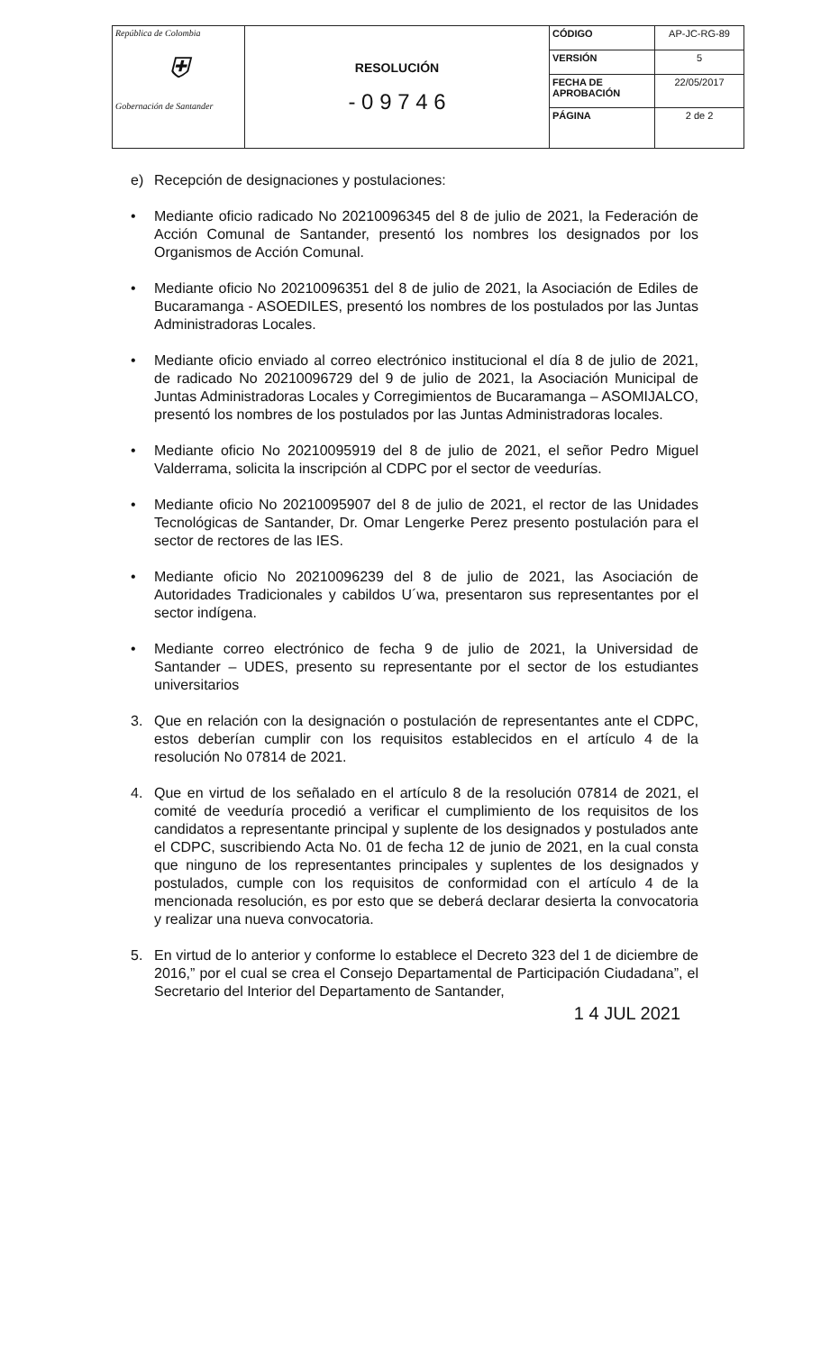| República de Colombia ⛨ Gobernación de Santander | RESOLUCIÓN - 0 9 7 4 6 | CÓDIGO | AP-JC-RG-89 |
| | | VERSIÓN | 5 |
| | | FECHA DE APROBACIÓN | 22/05/2017 |
| | | PÁGINA | 2 de 2 |
e) Recepción de designaciones y postulaciones:
• Mediante oficio radicado No 20210096345 del 8 de julio de 2021, la Federación de Acción Comunal de Santander, presentó los nombres los designados por los Organismos de Acción Comunal.
• Mediante oficio No 20210096351 del 8 de julio de 2021, la Asociación de Ediles de Bucaramanga - ASOEDILES, presentó los nombres de los postulados por las Juntas Administradoras Locales.
• Mediante oficio enviado al correo electrónico institucional el día 8 de julio de 2021, de radicado No 20210096729 del 9 de julio de 2021, la Asociación Municipal de Juntas Administradoras Locales y Corregimientos de Bucaramanga – ASOMIJALCO, presentó los nombres de los postulados por las Juntas Administradoras locales.
• Mediante oficio No 20210095919 del 8 de julio de 2021, el señor Pedro Miguel Valderrama, solicita la inscripción al CDPC por el sector de veedurías.
• Mediante oficio No 20210095907 del 8 de julio de 2021, el rector de las Unidades Tecnológicas de Santander, Dr. Omar Lengerke Perez presento postulación para el sector de rectores de las IES.
• Mediante oficio No 20210096239 del 8 de julio de 2021, las Asociación de Autoridades Tradicionales y cabildos U´wa, presentaron sus representantes por el sector indígena.
• Mediante correo electrónico de fecha 9 de julio de 2021, la Universidad de Santander – UDES, presento su representante por el sector de los estudiantes universitarios
3. Que en relación con la designación o postulación de representantes ante el CDPC, estos deberían cumplir con los requisitos establecidos en el artículo 4 de la resolución No 07814 de 2021.
4. Que en virtud de los señalado en el artículo 8 de la resolución 07814 de 2021, el comité de veeduría procedió a verificar el cumplimiento de los requisitos de los candidatos a representante principal y suplente de los designados y postulados ante el CDPC, suscribiendo Acta No. 01 de fecha 12 de junio de 2021, en la cual consta que ninguno de los representantes principales y suplentes de los designados y postulados, cumple con los requisitos de conformidad con el artículo 4 de la mencionada resolución, es por esto que se deberá declarar desierta la convocatoria y realizar una nueva convocatoria.
5. En virtud de lo anterior y conforme lo establece el Decreto 323 del 1 de diciembre de 2016,” por el cual se crea el Consejo Departamental de Participación Ciudadana”, el Secretario del Interior del Departamento de Santander,
1 4 JUL 2021